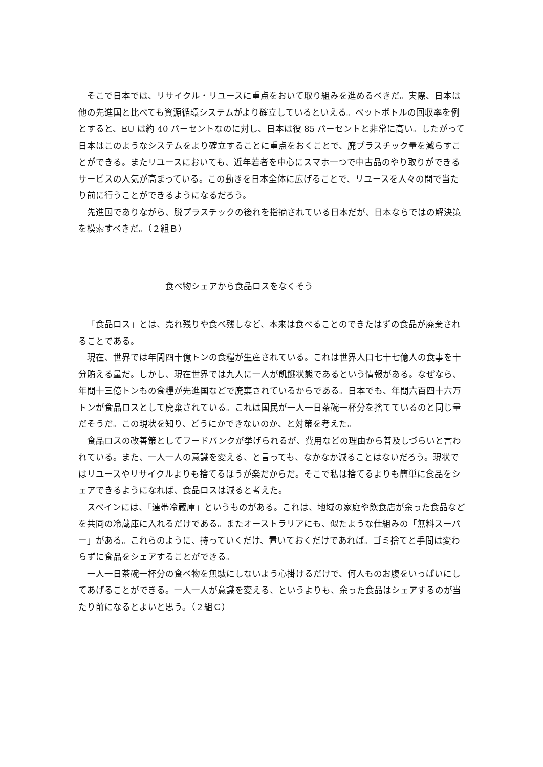そこで日本では、リサイクル・リユースに重点をおいて取り組みを進めるべきだ。実際、日本は他の先進国と比べても資源循環システムがより確立しているといえる。ペットボトルの回収率を例とすると、EU は約 40 パーセントなのに対し、日本は役 85 パーセントと非常に高い。したがって日本はこのようなシステムをより確立することに重点をおくことで、廃プラスチック量を減らすことができる。またリユースにおいても、近年若者を中心にスマホ一つで中古品のやり取りができるサービスの人気が高まっている。この動きを日本全体に広げることで、リユースを人々の間で当たり前に行うことができるようになるだろう。
先進国でありながら、脱プラスチックの後れを指摘されている日本だが、日本ならではの解決策を模索すべきだ。（２組Ｂ）
食べ物シェアから食品ロスをなくそう
「食品ロス」とは、売れ残りや食べ残しなど、本来は食べることのできたはずの食品が廃棄されることである。
現在、世界では年間四十億トンの食糧が生産されている。これは世界人口七十七億人の食事を十分賄える量だ。しかし、現在世界では九人に一人が飢餓状態であるという情報がある。なぜなら、年間十三億トンもの食糧が先進国などで廃棄されているからである。日本でも、年間六百四十六万トンが食品ロスとして廃棄されている。これは国民が一人一日茶碗一杯分を捨てているのと同じ量だそうだ。この現状を知り、どうにかできないのか、と対策を考えた。
食品ロスの改善策としてフードバンクが挙げられるが、費用などの理由から普及しづらいと言われている。また、一人一人の意識を変える、と言っても、なかなか減ることはないだろう。現状ではリユースやリサイクルよりも捨てるほうが楽だからだ。そこで私は捨てるよりも簡単に食品をシェアできるようになれば、食品ロスは減ると考えた。
スペインには、「連帯冷蔵庫」というものがある。これは、地域の家庭や飲食店が余った食品などを共同の冷蔵庫に入れるだけである。またオーストラリアにも、似たような仕組みの「無料スーパー」がある。これらのように、持っていくだけ、置いておくだけであれば。ゴミ捨てと手間は変わらずに食品をシェアすることができる。
一人一日茶碗一杯分の食べ物を無駄にしないよう心掛けるだけで、何人ものお腹をいっぱいにしてあげることができる。一人一人が意識を変える、というよりも、余った食品はシェアするのが当たり前になるとよいと思う。（２組Ｃ）